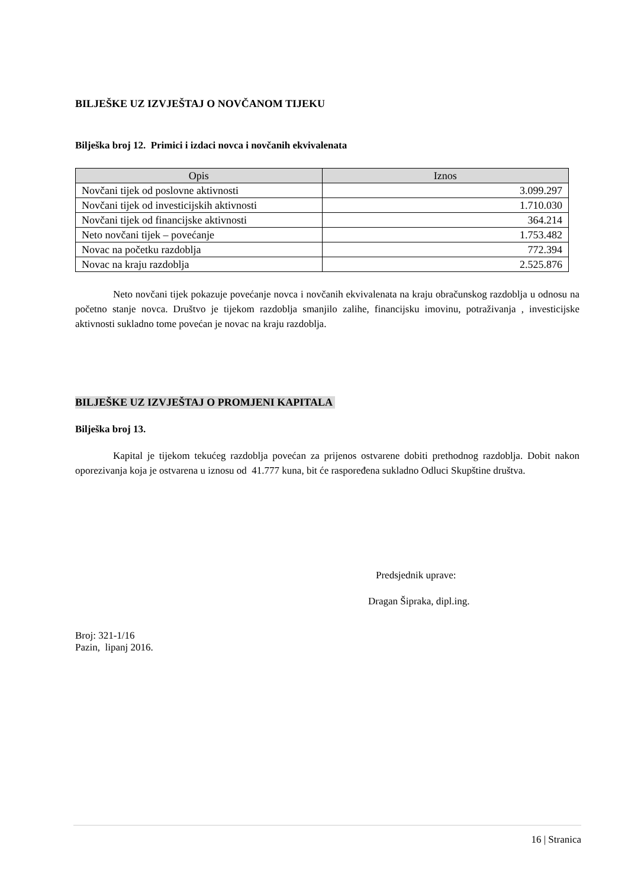BILJEŠKE UZ IZVJEŠTAJ O NOVČANOM TIJEKU
Bilješka broj 12. Primici i izdaci novca i novčanih ekvivalenata
| Opis | Iznos |
| --- | --- |
| Novčani tijek od poslovne aktivnosti | 3.099.297 |
| Novčani tijek od investicijskih aktivnosti | 1.710.030 |
| Novčani tijek od financijske aktivnosti | 364.214 |
| Neto novčani tijek – povećanje | 1.753.482 |
| Novac na početku razdoblja | 772.394 |
| Novac na kraju razdoblja | 2.525.876 |
Neto novčani tijek pokazuje povećanje novca i novčanih ekvivalenata na kraju obračunskog razdoblja u odnosu na početno stanje novca. Društvo je tijekom razdoblja smanjilo zalihe, financijsku imovinu, potraživanja , investicijske aktivnosti sukladno tome povećan je novac na kraju razdoblja.
BILJEŠKE UZ IZVJEŠTAJ O PROMJENI KAPITALA
Bilješka broj 13.
Kapital je tijekom tekućeg razdoblja povećan za prijenos ostvarene dobiti prethodnog razdoblja. Dobit nakon oporezivanja koja je ostvarena u iznosu od 41.777 kuna, bit će raspoređena sukladno Odluci Skupštine društva.
Predsjednik uprave:
Dragan Šipraka, dipl.ing.
Broj: 321-1/16
Pazin, lipanj 2016.
16 | Stranica